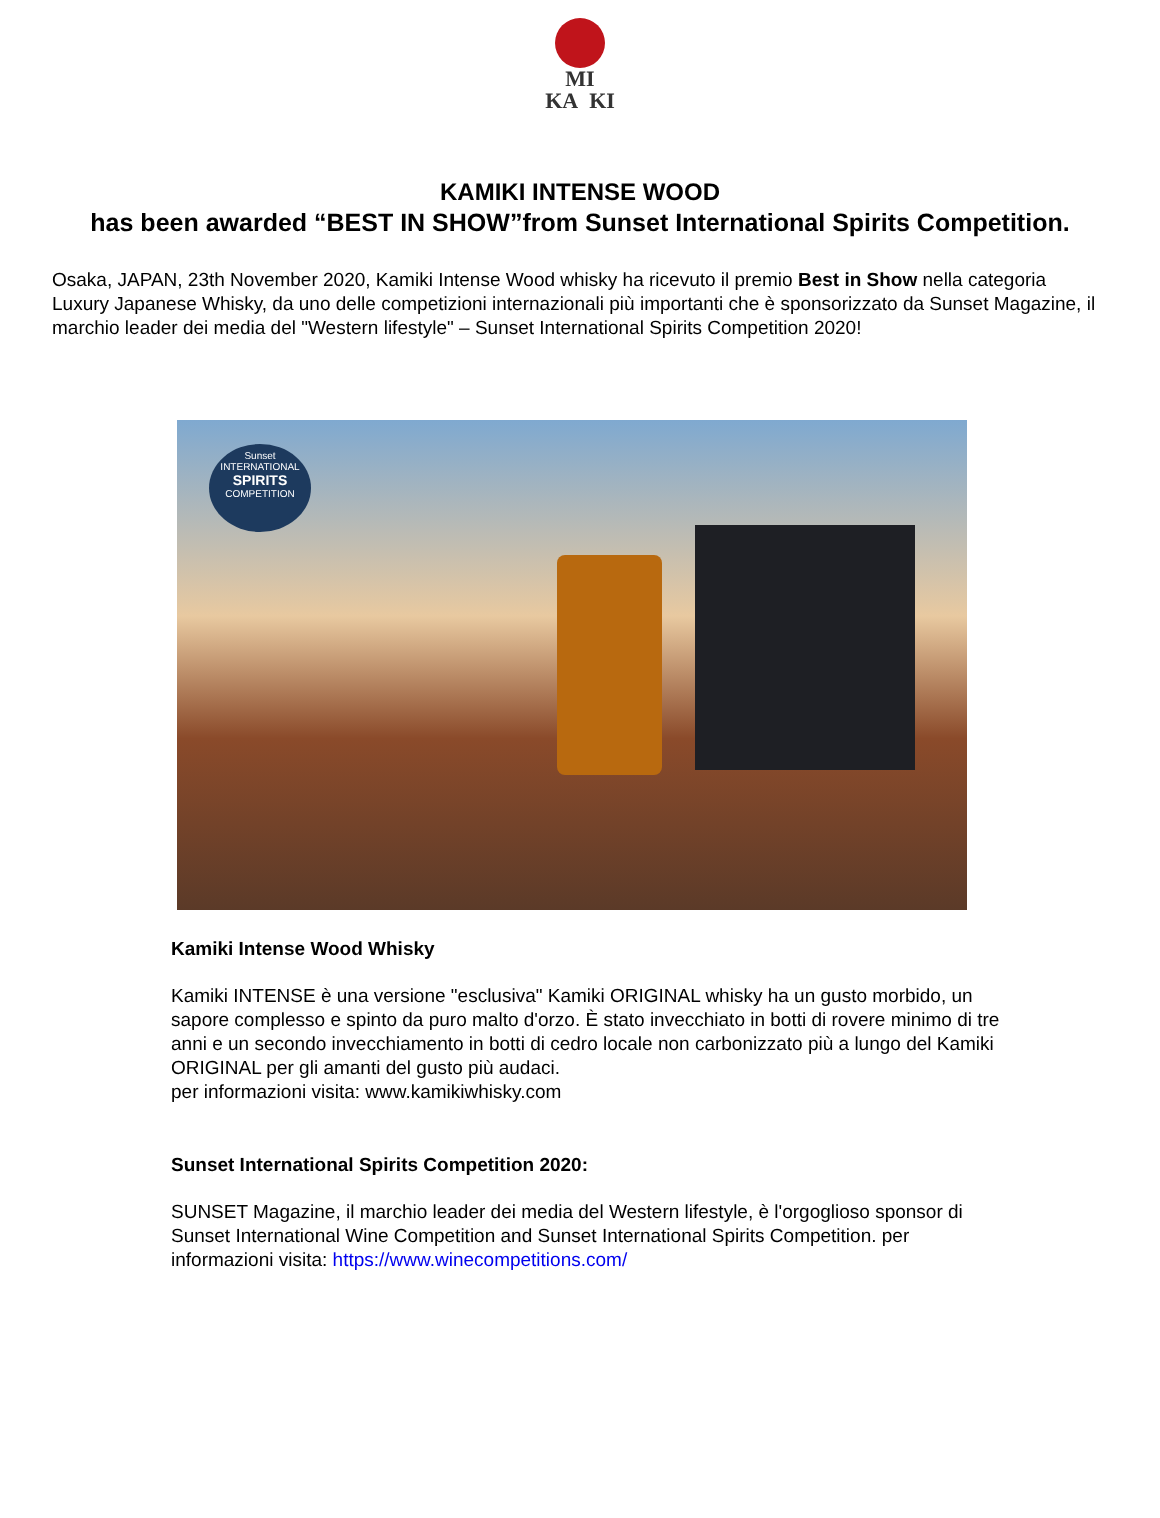MI
KA KI
KAMIKI INTENSE WOOD
has been awarded “BEST IN SHOW”from Sunset International Spirits Competition.
Osaka, JAPAN, 23th November 2020, Kamiki Intense Wood whisky ha ricevuto il premio Best in Show nella categoria Luxury Japanese Whisky, da uno delle competizioni internazionali più importanti che è sponsorizzato da Sunset Magazine, il marchio leader dei media del "Western lifestyle" – Sunset International Spirits Competition 2020!
Sunset
INTERNATIONAL
SPIRITS
COMPETITION
Kamiki Intense Wood Whisky
Kamiki INTENSE è una versione "esclusiva" Kamiki ORIGINAL whisky ha un gusto morbido, un sapore complesso e spinto da puro malto d'orzo. È stato invecchiato in botti di rovere minimo di tre anni e un secondo invecchiamento in botti di cedro locale non carbonizzato più a lungo del Kamiki ORIGINAL per gli amanti del gusto più audaci.
per informazioni visita: www.kamikiwhisky.com
Sunset International Spirits Competition 2020:
SUNSET Magazine, il marchio leader dei media del Western lifestyle, è l'orgoglioso sponsor di Sunset International Wine Competition and Sunset International Spirits Competition. per informazioni visita: https://www.winecompetitions.com/